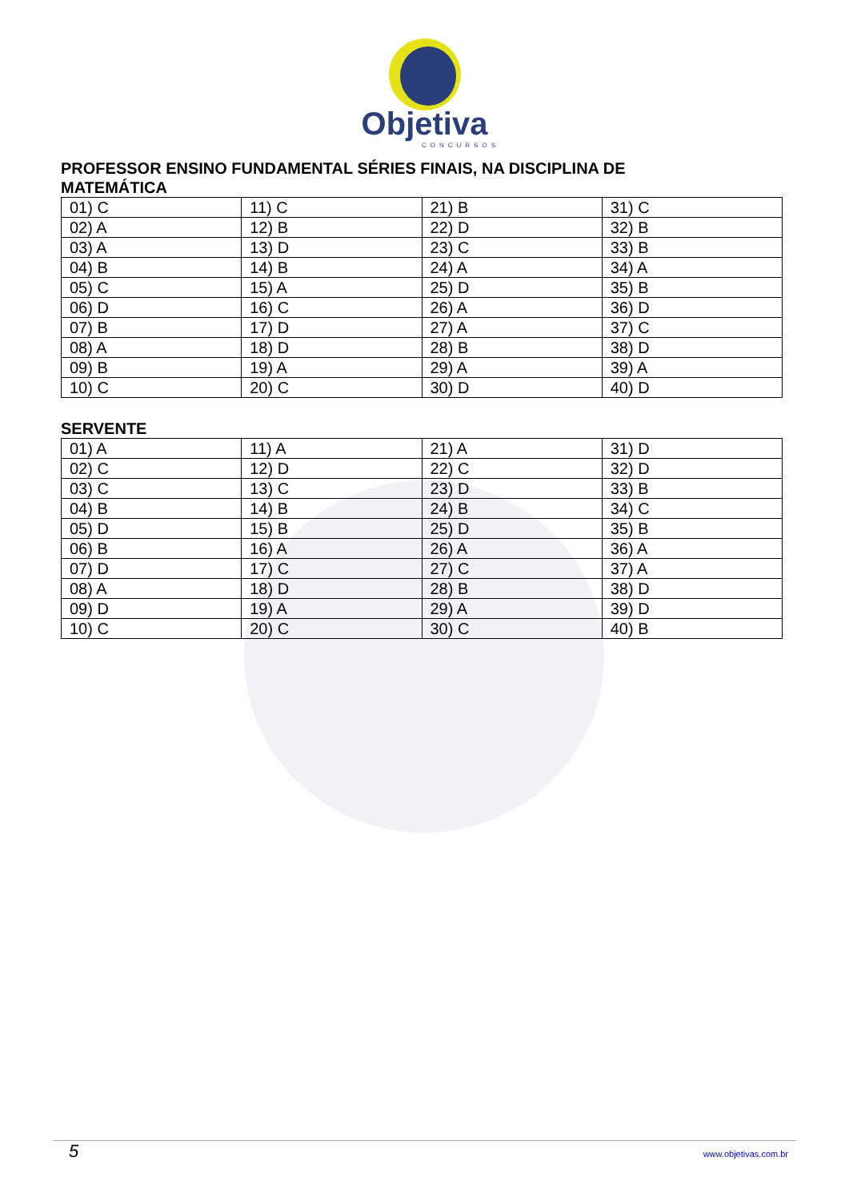Objetiva
CONCURSOS
PROFESSOR ENSINO FUNDAMENTAL SÉRIES FINAIS, NA DISCIPLINA DE MATEMÁTICA
| 01) C | 11) C | 21) B | 31) C |
| 02) A | 12) B | 22) D | 32) B |
| 03) A | 13) D | 23) C | 33) B |
| 04) B | 14) B | 24) A | 34) A |
| 05) C | 15) A | 25) D | 35) B |
| 06) D | 16) C | 26) A | 36) D |
| 07) B | 17) D | 27) A | 37) C |
| 08) A | 18) D | 28) B | 38) D |
| 09) B | 19) A | 29) A | 39) A |
| 10) C | 20) C | 30) D | 40) D |
SERVENTE
| 01) A | 11) A | 21) A | 31) D |
| 02) C | 12) D | 22) C | 32) D |
| 03) C | 13) C | 23) D | 33) B |
| 04) B | 14) B | 24) B | 34) C |
| 05) D | 15) B | 25) D | 35) B |
| 06) B | 16) A | 26) A | 36) A |
| 07) D | 17) C | 27) C | 37) A |
| 08) A | 18) D | 28) B | 38) D |
| 09) D | 19) A | 29) A | 39) D |
| 10) C | 20) C | 30) C | 40) B |
5 www.objetivas.com.br